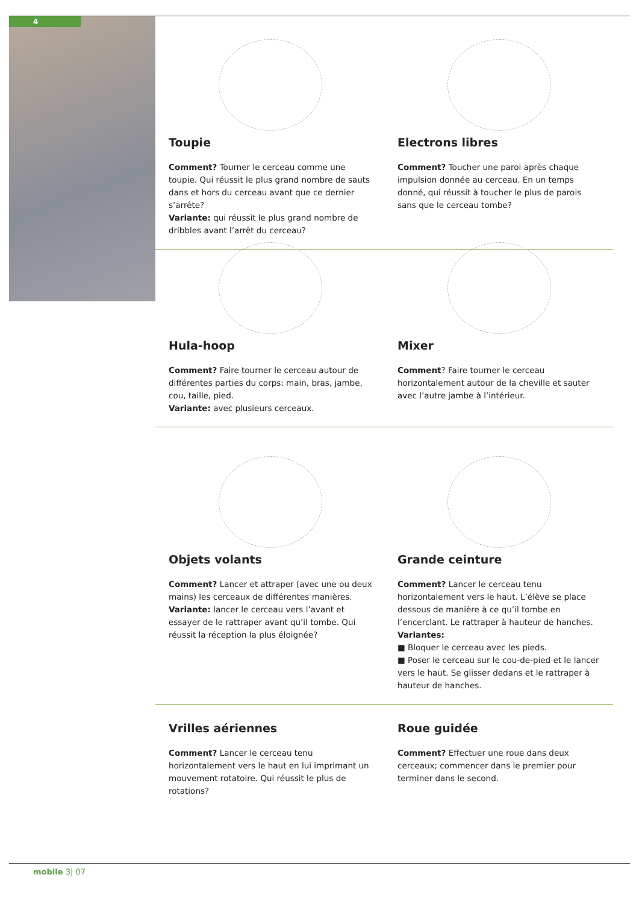4
Toupie
Comment? Tourner le cerceau comme une toupie. Qui réussit le plus grand nombre de sauts dans et hors du cerceau avant que ce dernier s’arrête?
Variante: qui réussit le plus grand nombre de dribbles avant l’arrêt du cerceau?
Electrons libres
Comment? Toucher une paroi après chaque impulsion donnée au cerceau. En un temps donné, qui réussit à toucher le plus de parois sans que le cerceau tombe?
Hula-hoop
Comment? Faire tourner le cerceau autour de différentes parties du corps: main, bras, jambe, cou, taille, pied.
Variante: avec plusieurs cerceaux.
Mixer
Comment? Faire tourner le cerceau horizontalement autour de la cheville et sauter avec l’autre jambe à l’intérieur.
Objets volants
Comment? Lancer et attraper (avec une ou deux mains) les cerceaux de différentes manières.
Variante: lancer le cerceau vers l’avant et essayer de le rattraper avant qu’il tombe. Qui réussit la réception la plus éloignée?
Grande ceinture
Comment? Lancer le cerceau tenu horizontalement vers le haut. L’élève se place dessous de manière à ce qu’il tombe en l’encerclant. Le rattraper à hauteur de hanches.
Variantes:
■ Bloquer le cerceau avec les pieds.
■ Poser le cerceau sur le cou-de-pied et le lancer vers le haut. Se glisser dedans et le rattraper à hauteur de hanches.
Vrilles aériennes
Comment? Lancer le cerceau tenu horizontalement vers le haut en lui imprimant un mouvement rotatoire. Qui réussit le plus de rotations?
Roue guidée
Comment? Effectuer une roue dans deux cerceaux; commencer dans le premier pour terminer dans le second.
mobile 3| 07